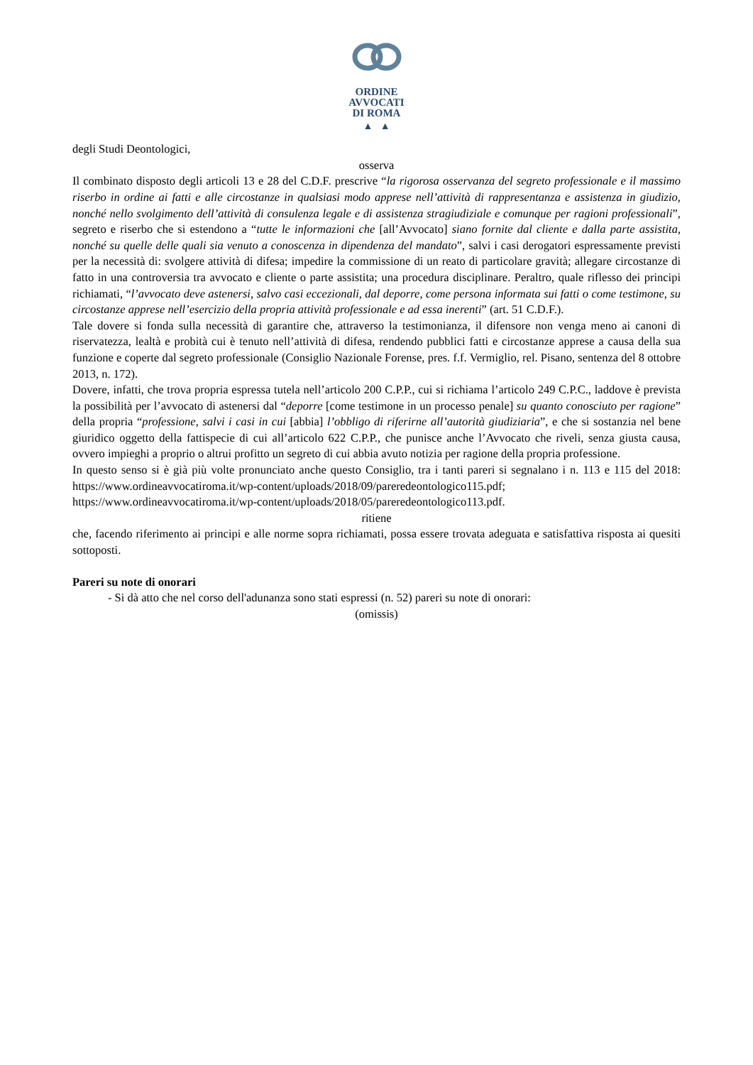ORDINE
AVVOCATI
DI ROMA
▲ ▲
degli Studi Deontologici,
osserva
Il combinato disposto degli articoli 13 e 28 del C.D.F. prescrive “la rigorosa osservanza del segreto professionale e il massimo riserbo in ordine ai fatti e alle circostanze in qualsiasi modo apprese nell’attività di rappresentanza e assistenza in giudizio, nonché nello svolgimento dell’attività di consulenza legale e di assistenza stragiudiziale e comunque per ragioni professionali”, segreto e riserbo che si estendono a “tutte le informazioni che [all’Avvocato] siano fornite dal cliente e dalla parte assistita, nonché su quelle delle quali sia venuto a conoscenza in dipendenza del mandato”, salvi i casi derogatori espressamente previsti per la necessità di: svolgere attività di difesa; impedire la commissione di un reato di particolare gravità; allegare circostanze di fatto in una controversia tra avvocato e cliente o parte assistita; una procedura disciplinare. Peraltro, quale riflesso dei principi richiamati, “l’avvocato deve astenersi, salvo casi eccezionali, dal deporre, come persona informata sui fatti o come testimone, su circostanze apprese nell’esercizio della propria attività professionale e ad essa inerenti” (art. 51 C.D.F.).
Tale dovere si fonda sulla necessità di garantire che, attraverso la testimonianza, il difensore non venga meno ai canoni di riservatezza, lealtà e probità cui è tenuto nell’attività di difesa, rendendo pubblici fatti e circostanze apprese a causa della sua funzione e coperte dal segreto professionale (Consiglio Nazionale Forense, pres. f.f. Vermiglio, rel. Pisano, sentenza del 8 ottobre 2013, n. 172).
Dovere, infatti, che trova propria espressa tutela nell’articolo 200 C.P.P., cui si richiama l’articolo 249 C.P.C., laddove è prevista la possibilità per l’avvocato di astenersi dal “deporre [come testimone in un processo penale] su quanto conosciuto per ragione” della propria “professione, salvi i casi in cui [abbia] l’obbligo di riferirne all’autorità giudiziaria”, e che si sostanzia nel bene giuridico oggetto della fattispecie di cui all’articolo 622 C.P.P., che punisce anche l’Avvocato che riveli, senza giusta causa, ovvero impieghi a proprio o altrui profitto un segreto di cui abbia avuto notizia per ragione della propria professione.
In questo senso si è già più volte pronunciato anche questo Consiglio, tra i tanti pareri si segnalano i n. 113 e 115 del 2018: https://www.ordineavvocatiroma.it/wp-content/uploads/2018/09/pareredeontologico115.pdf; https://www.ordineavvocatiroma.it/wp-content/uploads/2018/05/pareredeontologico113.pdf.
ritiene
che, facendo riferimento ai principi e alle norme sopra richiamati, possa essere trovata adeguata e satisfattiva risposta ai quesiti sottoposti.
Pareri su note di onorari
- Si dà atto che nel corso dell'adunanza sono stati espressi (n. 52) pareri su note di onorari:
(omissis)